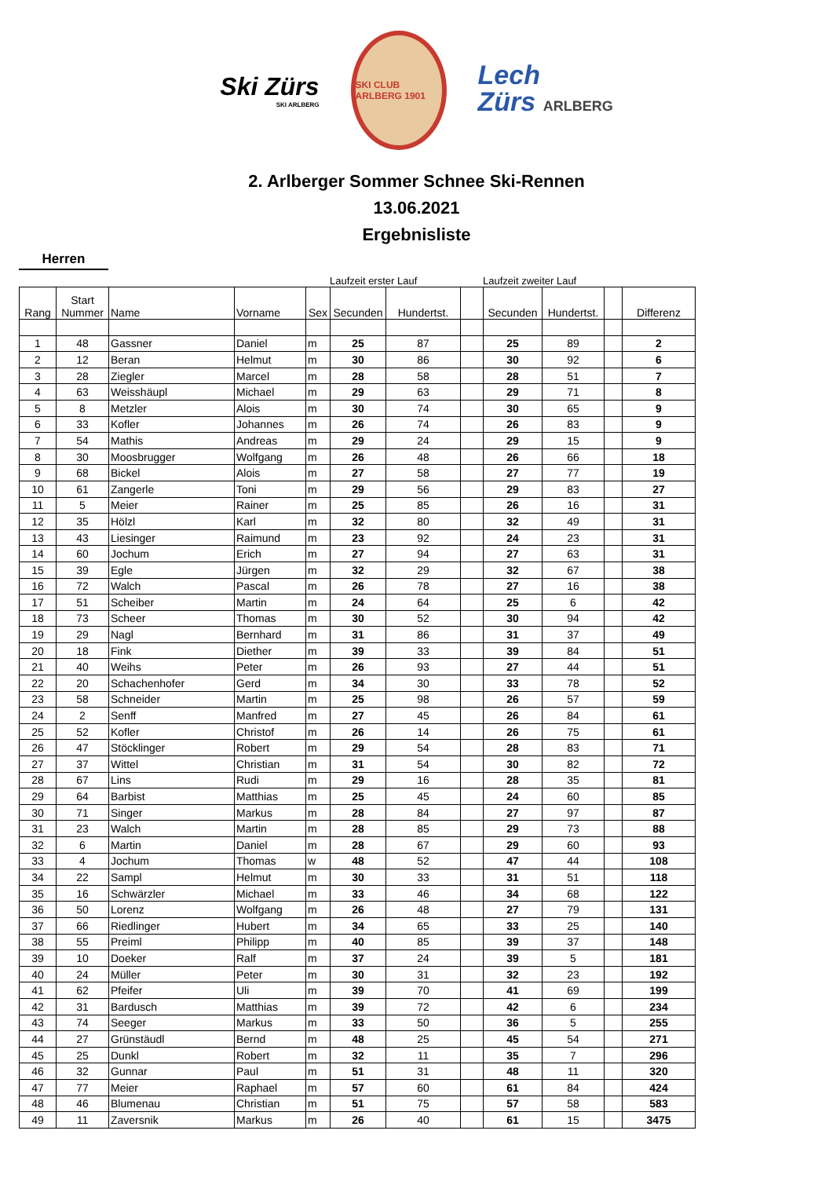Ski Zürs
SKI ARLBERG
SKI CLUB ARLBERG 1901
Lech
Zürs ARLBERG
2. Arlberger Sommer Schnee Ski-Rennen
13.06.2021
Ergebnisliste
Herren
Laufzeit erster Lauf Laufzeit zweiter Lauf
| Rang | Start Nummer | Name | Vorname | Sex | Secunden | Hundertst. | | Secunden | Hundertst. | | Differenz |
| --- | --- | --- | --- | --- | --- | --- | --- | --- | --- | --- | --- |
| 1 | 48 | Gassner | Daniel | m | 25 | 87 | | 25 | 89 | | 2 |
| 2 | 12 | Beran | Helmut | m | 30 | 86 | | 30 | 92 | | 6 |
| 3 | 28 | Ziegler | Marcel | m | 28 | 58 | | 28 | 51 | | 7 |
| 4 | 63 | Weisshäupl | Michael | m | 29 | 63 | | 29 | 71 | | 8 |
| 5 | 8 | Metzler | Alois | m | 30 | 74 | | 30 | 65 | | 9 |
| 6 | 33 | Kofler | Johannes | m | 26 | 74 | | 26 | 83 | | 9 |
| 7 | 54 | Mathis | Andreas | m | 29 | 24 | | 29 | 15 | | 9 |
| 8 | 30 | Moosbrugger | Wolfgang | m | 26 | 48 | | 26 | 66 | | 18 |
| 9 | 68 | Bickel | Alois | m | 27 | 58 | | 27 | 77 | | 19 |
| 10 | 61 | Zangerle | Toni | m | 29 | 56 | | 29 | 83 | | 27 |
| 11 | 5 | Meier | Rainer | m | 25 | 85 | | 26 | 16 | | 31 |
| 12 | 35 | Hölzl | Karl | m | 32 | 80 | | 32 | 49 | | 31 |
| 13 | 43 | Liesinger | Raimund | m | 23 | 92 | | 24 | 23 | | 31 |
| 14 | 60 | Jochum | Erich | m | 27 | 94 | | 27 | 63 | | 31 |
| 15 | 39 | Egle | Jürgen | m | 32 | 29 | | 32 | 67 | | 38 |
| 16 | 72 | Walch | Pascal | m | 26 | 78 | | 27 | 16 | | 38 |
| 17 | 51 | Scheiber | Martin | m | 24 | 64 | | 25 | 6 | | 42 |
| 18 | 73 | Scheer | Thomas | m | 30 | 52 | | 30 | 94 | | 42 |
| 19 | 29 | Nagl | Bernhard | m | 31 | 86 | | 31 | 37 | | 49 |
| 20 | 18 | Fink | Diether | m | 39 | 33 | | 39 | 84 | | 51 |
| 21 | 40 | Weihs | Peter | m | 26 | 93 | | 27 | 44 | | 51 |
| 22 | 20 | Schachenhofer | Gerd | m | 34 | 30 | | 33 | 78 | | 52 |
| 23 | 58 | Schneider | Martin | m | 25 | 98 | | 26 | 57 | | 59 |
| 24 | 2 | Senff | Manfred | m | 27 | 45 | | 26 | 84 | | 61 |
| 25 | 52 | Kofler | Christof | m | 26 | 14 | | 26 | 75 | | 61 |
| 26 | 47 | Stöcklinger | Robert | m | 29 | 54 | | 28 | 83 | | 71 |
| 27 | 37 | Wittel | Christian | m | 31 | 54 | | 30 | 82 | | 72 |
| 28 | 67 | Lins | Rudi | m | 29 | 16 | | 28 | 35 | | 81 |
| 29 | 64 | Barbist | Matthias | m | 25 | 45 | | 24 | 60 | | 85 |
| 30 | 71 | Singer | Markus | m | 28 | 84 | | 27 | 97 | | 87 |
| 31 | 23 | Walch | Martin | m | 28 | 85 | | 29 | 73 | | 88 |
| 32 | 6 | Martin | Daniel | m | 28 | 67 | | 29 | 60 | | 93 |
| 33 | 4 | Jochum | Thomas | w | 48 | 52 | | 47 | 44 | | 108 |
| 34 | 22 | Sampl | Helmut | m | 30 | 33 | | 31 | 51 | | 118 |
| 35 | 16 | Schwärzler | Michael | m | 33 | 46 | | 34 | 68 | | 122 |
| 36 | 50 | Lorenz | Wolfgang | m | 26 | 48 | | 27 | 79 | | 131 |
| 37 | 66 | Riedlinger | Hubert | m | 34 | 65 | | 33 | 25 | | 140 |
| 38 | 55 | Preiml | Philipp | m | 40 | 85 | | 39 | 37 | | 148 |
| 39 | 10 | Doeker | Ralf | m | 37 | 24 | | 39 | 5 | | 181 |
| 40 | 24 | Müller | Peter | m | 30 | 31 | | 32 | 23 | | 192 |
| 41 | 62 | Pfeifer | Uli | m | 39 | 70 | | 41 | 69 | | 199 |
| 42 | 31 | Bardusch | Matthias | m | 39 | 72 | | 42 | 6 | | 234 |
| 43 | 74 | Seeger | Markus | m | 33 | 50 | | 36 | 5 | | 255 |
| 44 | 27 | Grünstäudl | Bernd | m | 48 | 25 | | 45 | 54 | | 271 |
| 45 | 25 | Dunkl | Robert | m | 32 | 11 | | 35 | 7 | | 296 |
| 46 | 32 | Gunnar | Paul | m | 51 | 31 | | 48 | 11 | | 320 |
| 47 | 77 | Meier | Raphael | m | 57 | 60 | | 61 | 84 | | 424 |
| 48 | 46 | Blumenau | Christian | m | 51 | 75 | | 57 | 58 | | 583 |
| 49 | 11 | Zaversnik | Markus | m | 26 | 40 | | 61 | 15 | | 3475 |